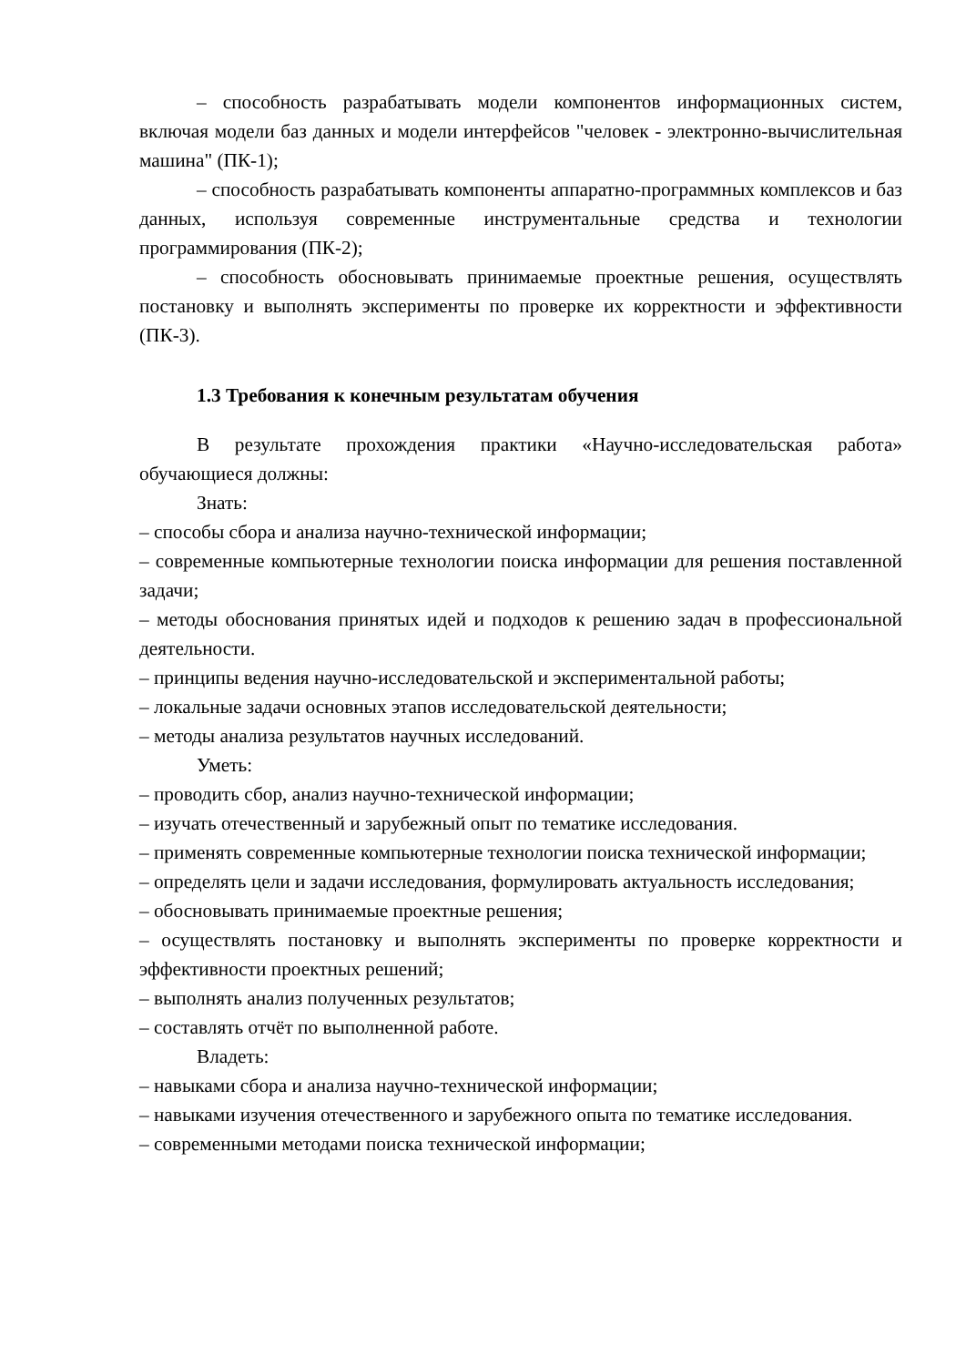– способность разрабатывать модели компонентов информационных систем, включая модели баз данных и модели интерфейсов "человек - электронно-вычислительная машина" (ПК-1);
– способность разрабатывать компоненты аппаратно-программных комплексов и баз данных, используя современные инструментальные средства и технологии программирования (ПК-2);
– способность обосновывать принимаемые проектные решения, осуществлять постановку и выполнять эксперименты по проверке их корректности и эффективности (ПК-3).
1.3 Требования к конечным результатам обучения
В результате прохождения практики «Научно-исследовательская работа» обучающиеся должны:
Знать:
– способы сбора и анализа научно-технической информации;
– современные компьютерные технологии поиска информации для решения поставленной задачи;
– методы обоснования принятых идей и подходов к решению задач в профессиональной деятельности.
– принципы ведения научно-исследовательской и экспериментальной работы;
– локальные задачи основных этапов исследовательской деятельности;
– методы анализа результатов научных исследований.
Уметь:
– проводить сбор, анализ научно-технической информации;
– изучать отечественный и зарубежный опыт по тематике исследования.
– применять современные компьютерные технологии поиска технической информации;
– определять цели и задачи исследования, формулировать актуальность исследования;
– обосновывать принимаемые проектные решения;
– осуществлять постановку и выполнять эксперименты по проверке корректности и эффективности проектных решений;
– выполнять анализ полученных результатов;
– составлять отчёт по выполненной работе.
Владеть:
– навыками сбора и анализа научно-технической информации;
– навыками изучения отечественного и зарубежного опыта по тематике исследования.
– современными методами поиска технической информации;